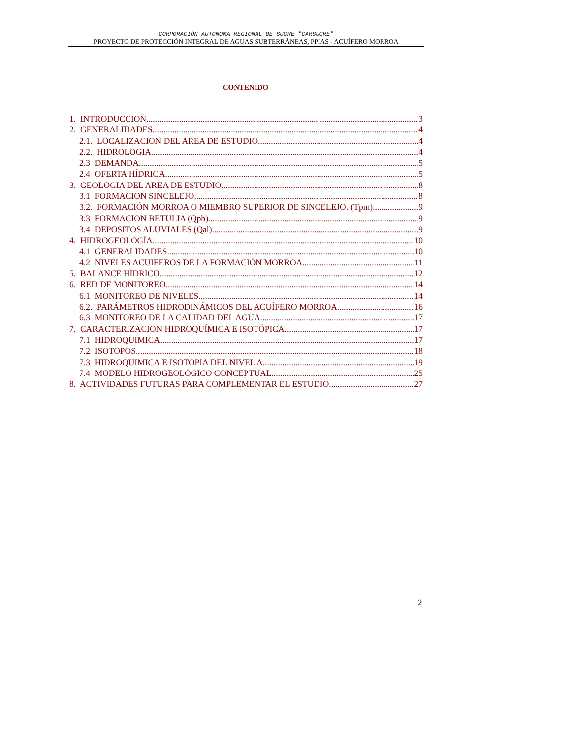CORPORACIÓN AUTONOMA REGIONAL DE SUCRE "CARSUCRE"
PROYECTO DE PROTECCIÓN INTEGRAL DE AGUAS SUBTERRÁNEAS, PPIAS - ACUÍFERO MORROA
CONTENIDO
1. INTRODUCCION 3
2. GENERALIDADES 4
2.1. LOCALIZACION DEL AREA DE ESTUDIO 4
2.2. HIDROLOGIA 4
2.3 DEMANDA 5
2.4 OFERTA HÍDRICA 5
3. GEOLOGIA DEL AREA DE ESTUDIO 8
3.1 FORMACION SINCELEJO. 8
3.2. FORMACIÓN MORROA O MIEMBRO SUPERIOR DE SINCELEJO. (Tpm). 9
3.3 FORMACION BETULIA (Qpb). 9
3.4 DEPOSITOS ALUVIALES (Qal) 9
4. HIDROGEOLOGÍA 10
4.1 GENERALIDADES 10
4.2 NIVELES ACUIFEROS DE LA FORMACIÓN MORROA. 11
5. BALANCE HÍDRICO 12
6. RED DE MONITOREO 14
6.1 MONITOREO DE NIVELES. 14
6.2. PARÁMETROS HIDRODINÁMICOS DEL ACUÍFERO MORROA. 16
6.3 MONITOREO DE LA CALIDAD DEL AGUA 17
7. CARACTERIZACION HIDROQUÍMICA E ISOTÓPICA 17
7.1 HIDROQUIMICA 17
7.2 ISOTOPOS 18
7.3 HIDROQUIMICA E ISOTOPIA DEL NIVEL A 19
7.4 MODELO HIDROGEOLÓGICO CONCEPTUAL. 25
8. ACTIVIDADES FUTURAS PARA COMPLEMENTAR EL ESTUDIO 27
2